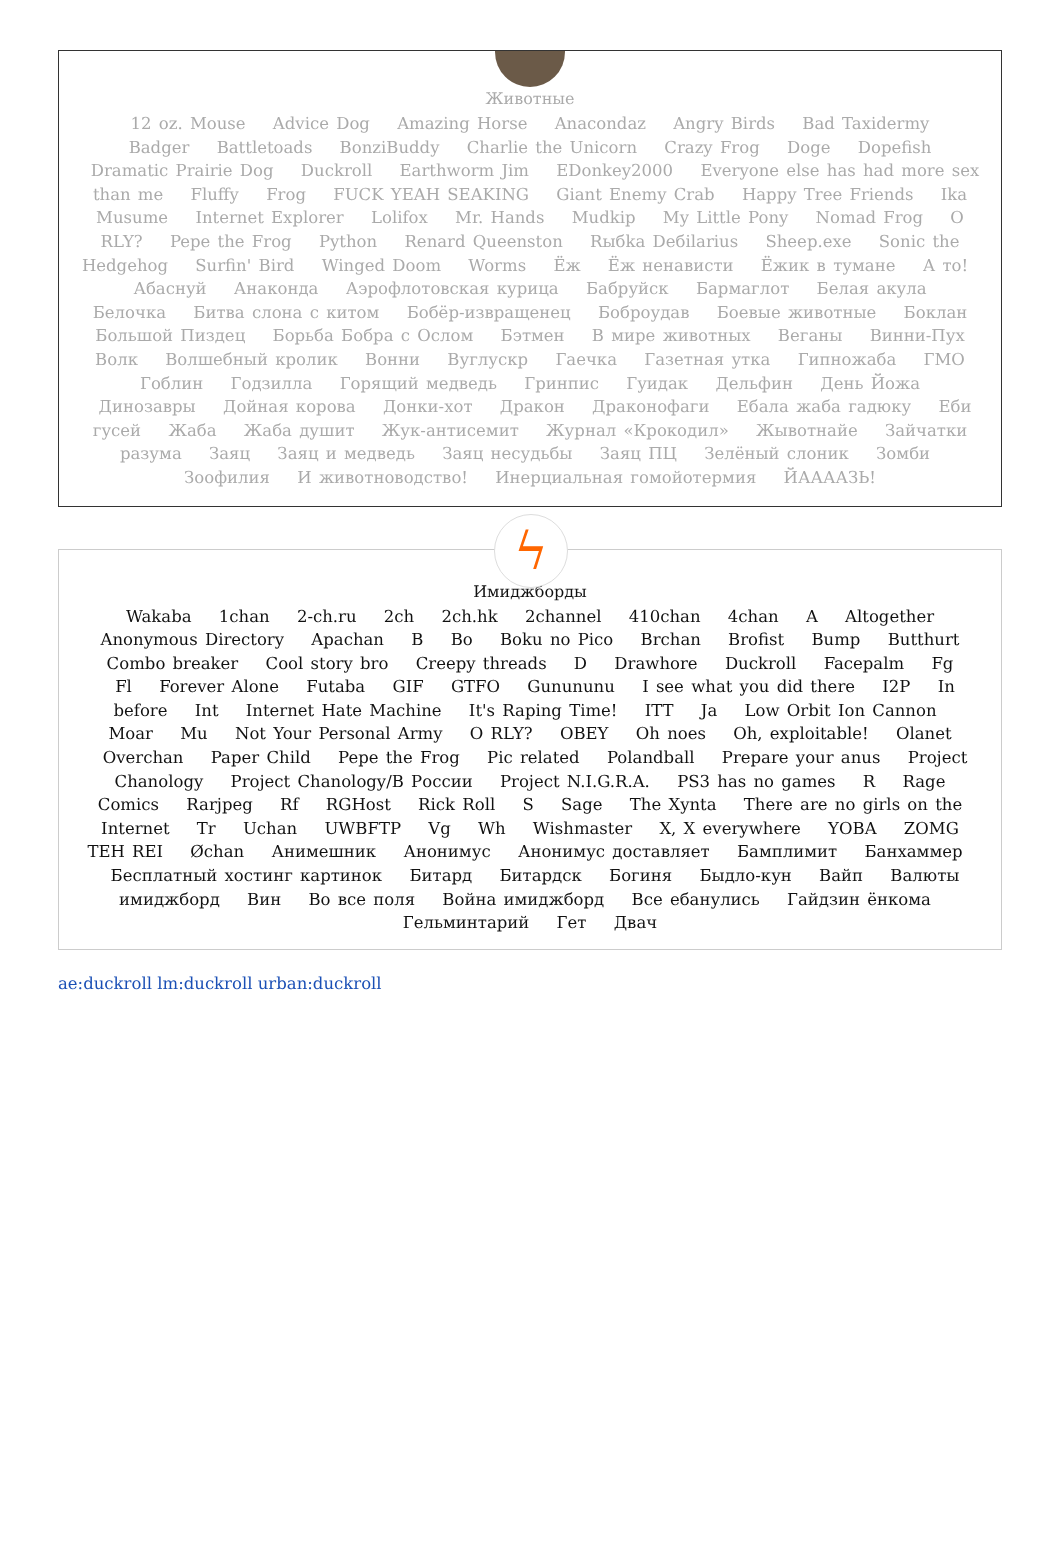Животные
12 oz. Mouse Advice Dog Amazing Horse Anacondaz Angry Birds Bad Taxidermy Badger Battletoads BonziBuddy Charlie the Unicorn Crazy Frog Doge Dopefish Dramatic Prairie Dog Duckroll Earthworm Jim EDonkey2000 Everyone else has had more sex than me Fluffy Frog FUCK YEAH SEAKING Giant Enemy Crab Happy Tree Friends Ika Musume Internet Explorer Lolifox Mr. Hands Mudkip My Little Pony Nomad Frog O RLY? Pepe the Frog Python Renard Queenston Rыбka Deбilarius Sheep.exe Sonic the Hedgehog Surfin' Bird Winged Doom Worms Ёж Ёж ненависти Ёжик в тумане А то! Абаснуй Анаконда Аэрофлотовская курица Бабруйск Бармаглот Белая акула Белочка Битва слона с китом Бобёр-извращенец Боброудав Боевые животные Боклан Большой Пиздец Борьба Бобра с Ослом Бэтмен В мире животных Веганы Винни-Пух Волк Волшебный кролик Вонни Вуглускр Гаечка Газетная утка Гипножаба ГМО Гоблин Годзилла Горящий медведь Гринпис Гуидак Дельфин День Йожа Динозавры Дойная корова Донки-хот Дракон Драконофаги Ебала жаба гадюку Еби гусей Жаба Жаба душит Жук-антисемит Журнал «Крокодил» Жывотнайе Зайчатки разума Заяц Заяц и медведь Заяц несудьбы Заяц ПЦ Зелёный слоник Зомби Зоофилия И животноводство! Инерциальная гомойотермия ЙААААЗЬ!
ϟ
Имиджборды
Wakaba 1chan 2-ch.ru 2ch 2ch.hk 2channel 410chan 4chan A Altogether Anonymous Directory Apachan B Bo Boku no Pico Brchan Brofist Bump Butthurt Combo breaker Cool story bro Creepy threads D Drawhore Duckroll Facepalm Fg Fl Forever Alone Futaba GIF GTFO Gunununu I see what you did there I2P In before Int Internet Hate Machine It's Raping Time! ITT Ja Low Orbit Ion Cannon Moar Mu Not Your Personal Army O RLY? OBEY Oh noes Oh, exploitable! Olanet Overchan Paper Child Pepe the Frog Pic related Polandball Prepare your anus Project Chanology Project Chanology/В России Project N.I.G.R.A. PS3 has no games R Rage Comics Rarjpeg Rf RGHost Rick Roll S Sage The Xynta There are no girls on the Internet Tr Uchan UWBFTP Vg Wh Wishmaster X, X everywhere YOBA ZOMG TEH REI Øchan Анимешник Анонимус Анонимус доставляет Бамплимит Банхаммер Бесплатный хостинг картинок Битард Битардск Богиня Быдло-кун Вайп Валюты имиджборд Вин Во все поля Война имиджборд Все ебанулись Гайдзин ёнкома Гельминтарий Гет Двач
ae:duckroll lm:duckroll urban:duckroll